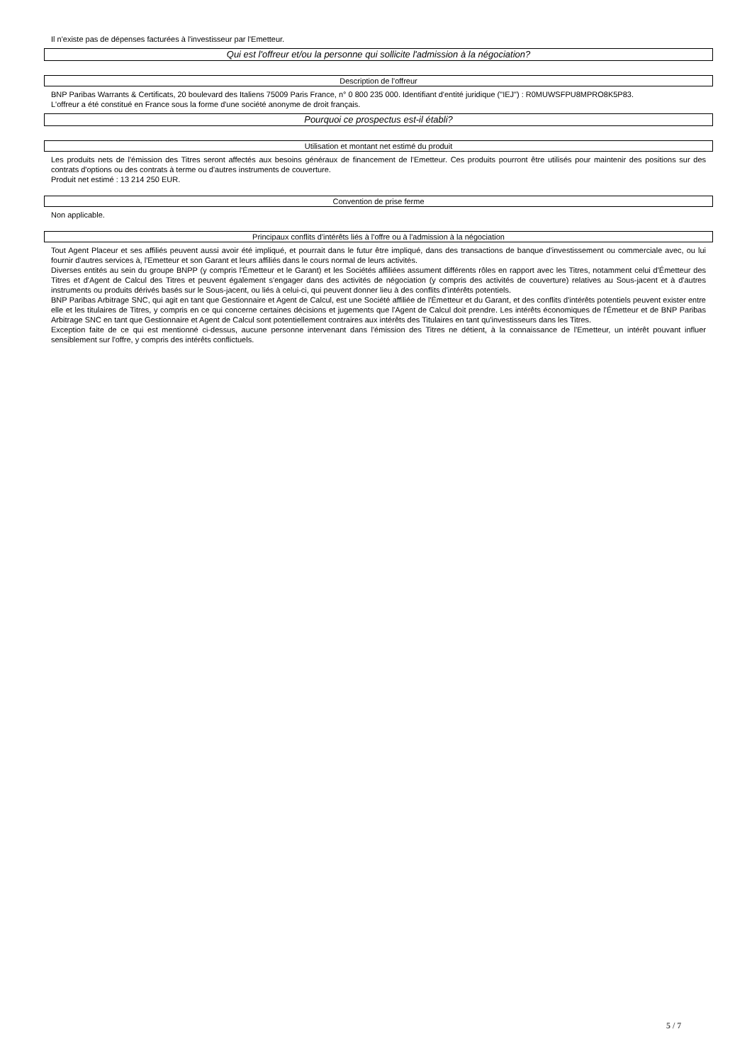Il n'existe pas de dépenses facturées à l'investisseur par l'Emetteur.
Qui est l'offreur et/ou la personne qui sollicite l'admission à la négociation?
Description de l'offreur
BNP Paribas Warrants & Certificats, 20 boulevard des Italiens 75009 Paris France, n° 0 800 235 000. Identifiant d'entité juridique ("IEJ") : R0MUWSFPU8MPRO8K5P83.
L'offreur a été constitué en France sous la forme d'une société anonyme de droit français.
Pourquoi ce prospectus est-il établi?
Utilisation et montant net estimé du produit
Les produits nets de l'émission des Titres seront affectés aux besoins généraux de financement de l'Emetteur. Ces produits pourront être utilisés pour maintenir des positions sur des contrats d'options ou des contrats à terme ou d'autres instruments de couverture.
Produit net estimé : 13 214 250 EUR.
Convention de prise ferme
Non applicable.
Principaux conflits d'intérêts liés à l'offre ou à l'admission à la négociation
Tout Agent Placeur et ses affiliés peuvent aussi avoir été impliqué, et pourrait dans le futur être impliqué, dans des transactions de banque d'investissement ou commerciale avec, ou lui fournir d'autres services à, l'Emetteur et son Garant et leurs affiliés dans le cours normal de leurs activités.
Diverses entités au sein du groupe BNPP (y compris l'Émetteur et le Garant) et les Sociétés affiliées assument différents rôles en rapport avec les Titres, notamment celui d'Émetteur des Titres et d'Agent de Calcul des Titres et peuvent également s'engager dans des activités de négociation (y compris des activités de couverture) relatives au Sous-jacent et à d'autres instruments ou produits dérivés basés sur le Sous-jacent, ou liés à celui-ci, qui peuvent donner lieu à des conflits d'intérêts potentiels.
BNP Paribas Arbitrage SNC, qui agit en tant que Gestionnaire et Agent de Calcul, est une Société affiliée de l'Émetteur et du Garant, et des conflits d'intérêts potentiels peuvent exister entre elle et les titulaires de Titres, y compris en ce qui concerne certaines décisions et jugements que l'Agent de Calcul doit prendre. Les intérêts économiques de l'Émetteur et de BNP Paribas Arbitrage SNC en tant que Gestionnaire et Agent de Calcul sont potentiellement contraires aux intérêts des Titulaires en tant qu'investisseurs dans les Titres.
Exception faite de ce qui est mentionné ci-dessus, aucune personne intervenant dans l'émission des Titres ne détient, à la connaissance de l'Emetteur, un intérêt pouvant influer sensiblement sur l'offre, y compris des intérêts conflictuels.
5 / 7